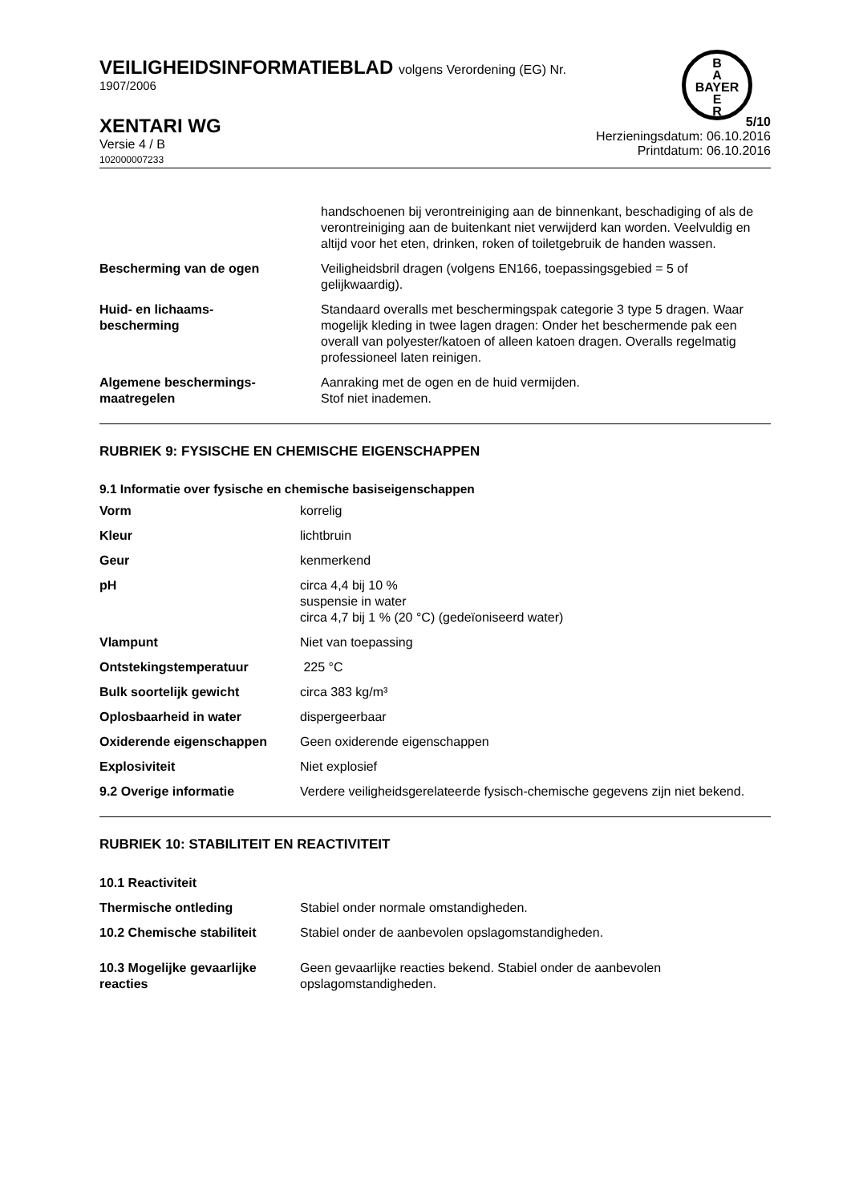B
A
BAYER
E
R
VEILIGHEIDSINFORMATIEBLAD volgens Verordening (EG) Nr.
1907/2006
XENTARI WG
Versie 4 / B
102000007233
5/10
Herzieningsdatum: 06.10.2016
Printdatum: 06.10.2016
| | handschoenen bij verontreiniging aan de binnenkant, beschadiging of als de verontreiniging aan de buitenkant niet verwijderd kan worden. Veelvuldig en altijd voor het eten, drinken, roken of toiletgebruik de handen wassen. |
| Bescherming van de ogen | Veiligheidsbril dragen (volgens EN166, toepassingsgebied = 5 of gelijkwaardig). |
| Huid- en lichaams- bescherming | Standaard overalls met beschermingspak categorie 3 type 5 dragen. Waar mogelijk kleding in twee lagen dragen: Onder het beschermende pak een overall van polyester/katoen of alleen katoen dragen. Overalls regelmatig professioneel laten reinigen. |
| Algemene beschermings- maatregelen | Aanraking met de ogen en de huid vermijden. Stof niet inademen. |
RUBRIEK 9: FYSISCHE EN CHEMISCHE EIGENSCHAPPEN
9.1 Informatie over fysische en chemische basiseigenschappen
| Vorm | korrelig |
| Kleur | lichtbruin |
| Geur | kenmerkend |
| pH | circa 4,4 bij 10 % suspensie in water circa 4,7 bij 1 % (20 °C) (gedeïoniseerd water) |
| Vlampunt | Niet van toepassing |
| Ontstekingstemperatuur | 225 °C |
| Bulk soortelijk gewicht | circa 383 kg/m³ |
| Oplosbaarheid in water | dispergeerbaar |
| Oxiderende eigenschappen | Geen oxiderende eigenschappen |
| Explosiviteit | Niet explosief |
| 9.2 Overige informatie | Verdere veiligheidsgerelateerde fysisch-chemische gegevens zijn niet bekend. |
RUBRIEK 10: STABILITEIT EN REACTIVITEIT
| 10.1 Reactiviteit | |
| Thermische ontleding | Stabiel onder normale omstandigheden. |
| 10.2 Chemische stabiliteit | Stabiel onder de aanbevolen opslagomstandigheden. |
| 10.3 Mogelijke gevaarlijke reacties | Geen gevaarlijke reacties bekend. Stabiel onder de aanbevolen opslagomstandigheden. |